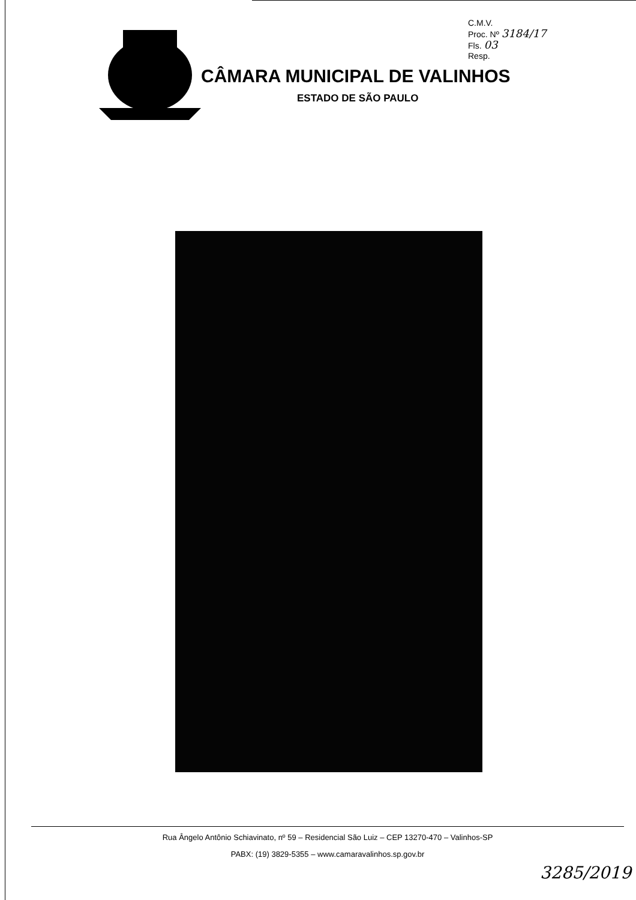C.M.V.
Proc. Nº 3184/17
Fls. 03
Resp.
CÂMARA MUNICIPAL DE VALINHOS
ESTADO DE SÃO PAULO
Rua Ângelo Antônio Schiavinato, nº 59 – Residencial São Luiz – CEP 13270-470 – Valinhos-SP
PABX: (19) 3829-5355 – www.camaravalinhos.sp.gov.br
3285/2019